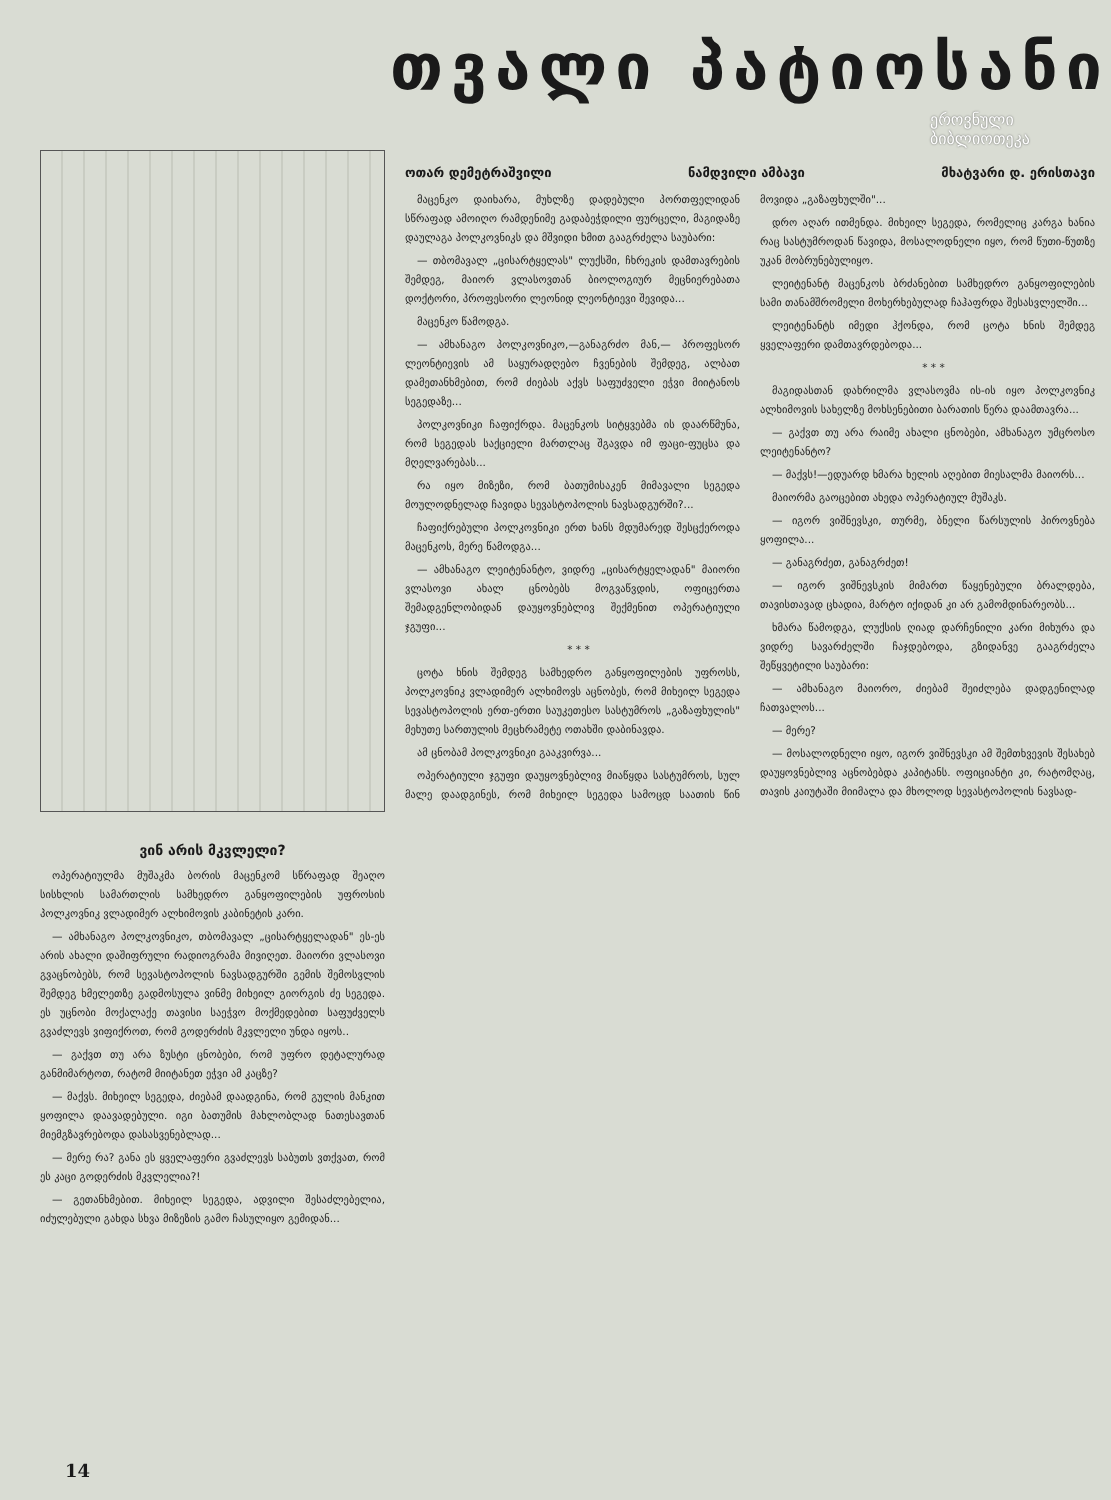თვალი პატიოსანი
ეროვნული
ბიბლიოთეკა
ვინ არის მკვლელი?
ოპერატიულმა მუშაკმა ბორის მაცენკომ სწრაფად შეაღო სისხლის სამართლის სამხედრო განყოფილების უფროსის პოლკოვნიკ ვლადიმერ ალხიმოვის კაბინეტის კარი.
— ამხანაგო პოლკოვნიკო, თბომავალ „ცისარტყელადან" ეს-ეს არის ახალი დაშიფრული რადიოგრამა მივიღეთ. მაიორი ვლასოვი გვაცნობებს, რომ სევასტოპოლის ნავსადგურში გემის შემოსვლის შემდეგ ხმელეთზე გადმოსულა ვინმე მიხეილ გიორგის ძე სეგედა. ეს უცნობი მოქალაქე თავისი საეჭვო მოქმედებით საფუძველს გვაძლევს ვიფიქროთ, რომ გოდერძის მკვლელი უნდა იყოს..
— გაქვთ თუ არა ზუსტი ცნობები, რომ უფრო დეტალურად განმიმარტოთ, რატომ მიიტანეთ ეჭვი ამ კაცზე?
— მაქვს. მიხეილ სეგედა, ძიებამ დაადგინა, რომ გულის მანკით ყოფილა დაავადებული. იგი ბათუმის მახლობლად ნათესავთან მიემგზავრებოდა დასასვენებლად...
— მერე რა? განა ეს ყველაფერი გვაძლევს საბუთს ვთქვათ, რომ ეს კაცი გოდერძის მკვლელია?!
— გეთანხმებით. მიხეილ სეგედა, ადვილი შესაძლებელია, იძულებული გახდა სხვა მიზეზის გამო ჩასულიყო გემიდან...
ოთარ დემეტრაშვილი ნამდვილი ამბავი მხატვარი დ. ერისთავი
მაცენკო დაიხარა, მუხლზე დადებული პორთფელიდან სწრაფად ამოიღო რამდენიმე გადაბეჭდილი ფურცელი, მაგიდაზე დაულაგა პოლკოვნიკს და მშვიდი ხმით გააგრძელა საუბარი:
— თბომავალ „ცისარტყელას" ლუქსში, ჩხრეკის დამთავრების შემდეგ, მაიორ ვლასოვთან ბიოლოგიურ მეცნიერებათა დოქტორი, პროფესორი ლეონიდ ლეონტიევი შევიდა...
მაცენკო წამოდგა.
— ამხანაგო პოლკოვნიკო,—განაგრძო მან,— პროფესორ ლეონტიევის ამ საყურადღებო ჩვენების შემდეგ, ალბათ დამეთანხმებით, რომ ძიებას აქვს საფუძველი ეჭვი მიიტანოს სეგედაზე...
პოლკოვნიკი ჩაფიქრდა. მაცენკოს სიტყვებმა ის დაარწმუნა, რომ სეგედას საქციელი მართლაც შგავდა იმ ფაცი-ფუცსა და მღელვარებას...
რა იყო მიზეზი, რომ ბათუმისაკენ მიმავალი სეგედა მოულოდნელად ჩავიდა სევასტოპოლის ნავსადგურში?...
ჩაფიქრებული პოლკოვნიკი ერთ ხანს მდუმარედ შესცქეროდა მაცენკოს, მერე წამოდგა...
— ამხანაგო ლეიტენანტო, ვიდრე „ცისარტყელადან" მაიორი ვლასოვი ახალ ცნობებს მოგვაწვდის, ოფიცერთა შემადგენლობიდან დაუყოვნებლივ შექმენით ოპერატიული ჯგუფი...
* * *
ცოტა ხნის შემდეგ სამხედრო განყოფილების უფროსს, პოლკოვნიკ ვლადიმერ ალხიმოვს აცნობეს, რომ მიხეილ სეგედა სევასტოპოლის ერთ-ერთი საუკეთესო სასტუმროს „გაზაფხულის" მეხუთე სართულის მეცხრამეტე ოთახში დაბინავდა.
ამ ცნობამ პოლკოვნიკი გააკვირვა...
ოპერატიული ჯგუფი დაუყოვნებლივ მიაწყდა სასტუმროს, სულ მალე დაადგინეს, რომ მიხეილ სეგედა სამოცდ საათის წინ მოვიდა „გაზაფხულში"...
დრო აღარ ითმენდა. მიხეილ სეგედა, რომელიც კარგა ხანია რაც სასტუმროდან წავიდა, მოსალოდნელი იყო, რომ წუთი-წუთზე უკან მობრუნებულიყო.
ლეიტენანტ მაცენკოს ბრძანებით სამხედრო განყოფილების სამი თანამშრომელი მოხერხებულად ჩაჰაფრდა შესასვლელში...
ლეიტენანტს იმედი ჰქონდა, რომ ცოტა ხნის შემდეგ ყველაფერი დამთავრდებოდა...
* * *
მაგიდასთან დახრილმა ვლასოვმა ის-ის იყო პოლკოვნიკ ალხიმოვის სახელზე მოხსენებითი ბარათის წერა დაამთავრა...
— გაქვთ თუ არა რაიმე ახალი ცნობები, ამხანაგო უმცროსო ლეიტენანტო?
— მაქვს!—ედუარდ ხმარა ხელის აღებით მიესალმა მაიორს...
მაიორმა გაოცებით ახედა ოპერატიულ მუშაკს.
— იგორ ვიშნევსკი, თურმე, ბნელი წარსულის პიროვნება ყოფილა...
— განაგრძეთ, განაგრძეთ!
— იგორ ვიშნევსკის მიმართ წაყენებული ბრალდება, თავისთავად ცხადია, მარტო იქიდან კი არ გამომდინარეობს...
ხმარა წამოდგა, ლუქსის ღიად დარჩენილი კარი მიხურა და ვიდრე სავარძელში ჩაჯდებოდა, გზიდანვე გააგრძელა შეწყვეტილი საუბარი:
— ამხანაგო მაიორო, ძიებამ შეიძლება დადგენილად ჩათვალოს...
— მერე?
— მოსალოდნელი იყო, იგორ ვიშნევსკი ამ შემთხვევის შესახებ დაუყოვნებლივ აცნობებდა კაპიტანს. ოფიციანტი კი, რატომღაც, თავის კაიუტაში მიიმალა და მხოლოდ სევასტოპოლის ნავსად-
14